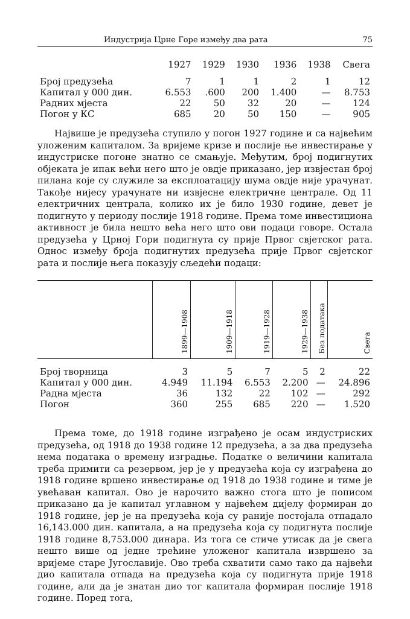Индустрија Црне Горе између два рата 75
| | 1927 | 1929 | 1930 | 1936 | 1938 | Свега |
| --- | --- | --- | --- | --- | --- | --- |
| Број предузећа | 7 | 1 | 1 | 2 | 1 | 12 |
| Капитал у 000 дин. | 6.553 | .600 | 200 | 1.400 | — | 8.753 |
| Радних мјеста | 22 | 50 | 32 | 20 | — | 124 |
| Погон у КС | 685 | 20 | 50 | 150 | — | 905 |
Највише је предузећа ступило у погон 1927 године и са највећим уложеним капиталом. За вријеме кризе и послије ње инвестирање у индустриске погоне знатно се смањује. Међутим, број подигнутих објеката је ипак већи него што је овдје приказано, јер извјестан број пилана које су служиле за експлоатацију шума овдје није урачунат. Такође нијесу урачунате ни извјесне електричне централе. Од 11 електричних централа, колико их је било 1930 године, девет је подигнуто у периоду послије 1918 године. Према томе инвестициона активност је била нешто већа него што ови подаци говоре. Остала предузећа у Црној Гори подигнута су прије Првог свјетског рата. Однос између броја подигнутих предузећа прије Првог свјетског рата и послије њега показују сљедећи подаци:
| | 1899—1908 | 1909—1918 | 1919—1928 | 1929—1938 | Без података | Свега |
| --- | --- | --- | --- | --- | --- | --- |
| Број творница | 3 | 5 | 7 | 5 | 2 | 22 |
| Капитал у 000 дин. | 4.949 | 11.194 | 6.553 | 2.200 | — | 24.896 |
| Радна мјеста | 36 | 132 | 22 | 102 | — | 292 |
| Погон | 360 | 255 | 685 | 220 | — | 1.520 |
Према томе, до 1918 године изграђено је осам индустриских предузећа, од 1918 до 1938 године 12 предузећа, а за два предузећа нема података о времену изградње. Податке о величини капитала треба примити са резервом, јер је у предузећа која су изграђена до 1918 године вршено инвестирање од 1918 до 1938 године и тиме је увећаван капитал. Ово је нарочито важно стога што је пописом приказано да је капитал углавном у највећем дијелу формиран до 1918 године, јер је на предузећа која су раније постојала отпадало 16,143.000 дин. капитала, а на предузећа која су подигнута послије 1918 године 8,753.000 динара. Из тога се стиче утисак да је свега нешто више од једне трећине уложеног капитала извршено за вријеме старе Југославије. Ово треба схватити само тако да највећи дио капитала отпада на предузећа која су подигнута прије 1918 године, али да је знатан дио тог капитала формиран послије 1918 године. Поред тога,